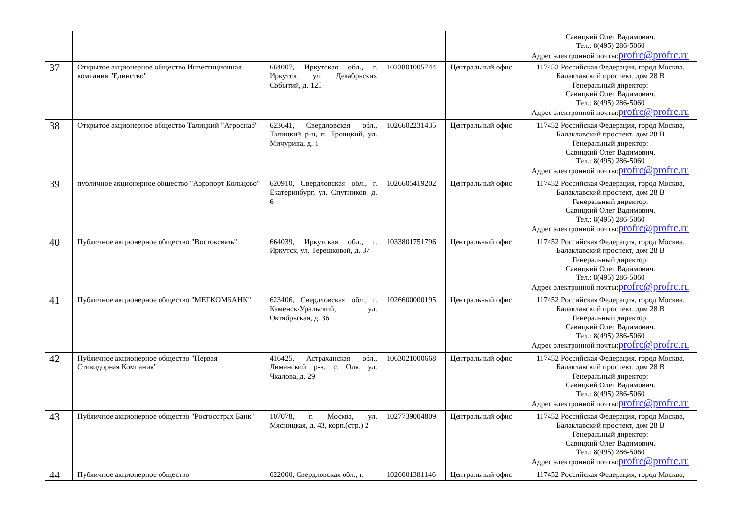| | | | | | Савицкий Олег Вадимович. Тел.: 8(495) 286-5060 Адрес электронной почты: profrc@profrc.ru |
| 37 | Открытое акционерное общество Инвестиционная компания "Единство" | 664007, Иркутская обл., г. Иркутск, ул. Декабрьских Событий, д. 125 | 1023801005744 | Центральный офис | 117452 Российская Федерация, город Москва, Балаклавский проспект, дом 28 В Генеральный директор: Савицкий Олег Вадимович. Тел.: 8(495) 286-5060 Адрес электронной почты: profrc@profrc.ru |
| 38 | Открытое акционерное общество Талицкий "Агроснаб" | 623641, Свердловская обл., Талицкий р-н, п. Троицкий, ул. Мичурина, д. 1 | 1026602231435 | Центральный офис | 117452 Российская Федерация, город Москва, Балаклавский проспект, дом 28 В Генеральный директор: Савицкий Олег Вадимович. Тел.: 8(495) 286-5060 Адрес электронной почты: profrc@profrc.ru |
| 39 | публичное акционерное общество "Аэропорт Кольцово" | 620910, Свердловская обл., г. Екатеринбург, ул. Спутников, д. 6 | 1026605419202 | Центральный офис | 117452 Российская Федерация, город Москва, Балаклавский проспект, дом 28 В Генеральный директор: Савицкий Олег Вадимович. Тел.: 8(495) 286-5060 Адрес электронной почты: profrc@profrc.ru |
| 40 | Публичное акционерное общество "Востоксвязь" | 664039, Иркутская обл., г. Иркутск, ул. Терешковой, д. 37 | 1033801751796 | Центральный офис | 117452 Российская Федерация, город Москва, Балаклавский проспект, дом 28 В Генеральный директор: Савицкий Олег Вадимович. Тел.: 8(495) 286-5060 Адрес электронной почты: profrc@profrc.ru |
| 41 | Публичное акционерное общество "МЕТКОМБАНК" | 623406, Свердловская обл., г. Каменск-Уральский, ул. Октябрьская, д. 36 | 1026600000195 | Центральный офис | 117452 Российская Федерация, город Москва, Балаклавский проспект, дом 28 В Генеральный директор: Савицкий Олег Вадимович. Тел.: 8(495) 286-5060 Адрес электронной почты: profrc@profrc.ru |
| 42 | Публичное акционерное общество "Первая Стивидорная Компания" | 416425, Астраханская обл., Лиманский р-н, с. Оля, ул. Чкалова, д. 29 | 1063021000668 | Центральный офис | 117452 Российская Федерация, город Москва, Балаклавский проспект, дом 28 В Генеральный директор: Савицкий Олег Вадимович. Тел.: 8(495) 286-5060 Адрес электронной почты: profrc@profrc.ru |
| 43 | Публичное акционерное общество "Росгосстрах Банк" | 107078, г. Москва, ул. Мясницкая, д. 43, корп.(стр.) 2 | 1027739004809 | Центральный офис | 117452 Российская Федерация, город Москва, Балаклавский проспект, дом 28 В Генеральный директор: Савицкий Олег Вадимович. Тел.: 8(495) 286-5060 Адрес электронной почты: profrc@profrc.ru |
| 44 | Публичное акционерное общество | 622000, Свердловская обл., г. | 1026601381146 | Центральный офис | 117452 Российская Федерация, город Москва, |